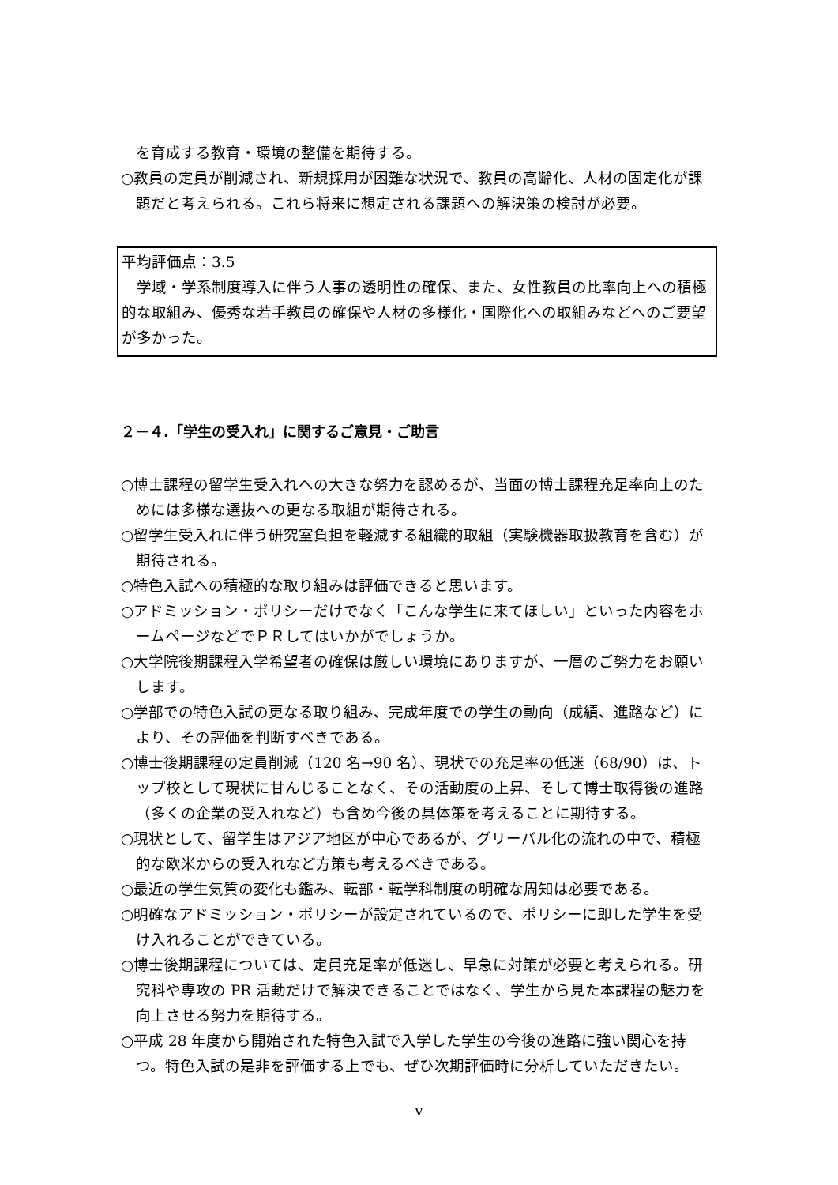を育成する教育・環境の整備を期待する。
○教員の定員が削減され、新規採用が困難な状況で、教員の高齢化、人材の固定化が課題だと考えられる。これら将来に想定される課題への解決策の検討が必要。
平均評価点：3.5
　学域・学系制度導入に伴う人事の透明性の確保、また、女性教員の比率向上への積極的な取組み、優秀な若手教員の確保や人材の多様化・国際化への取組みなどへのご要望が多かった。
２－４.「学生の受入れ」に関するご意見・ご助言
○博士課程の留学生受入れへの大きな努力を認めるが、当面の博士課程充足率向上のためには多様な選抜への更なる取組が期待される。
○留学生受入れに伴う研究室負担を軽減する組織的取組（実験機器取扱教育を含む）が期待される。
○特色入試への積極的な取り組みは評価できると思います。
○アドミッション・ポリシーだけでなく「こんな学生に来てほしい」といった内容をホームページなどでＰＲしてはいかがでしょうか。
○大学院後期課程入学希望者の確保は厳しい環境にありますが、一層のご努力をお願いします。
○学部での特色入試の更なる取り組み、完成年度での学生の動向（成績、進路など）により、その評価を判断すべきである。
○博士後期課程の定員削減（120 名→90 名）、現状での充足率の低迷（68/90）は、トップ校として現状に甘んじることなく、その活動度の上昇、そして博士取得後の進路（多くの企業の受入れなど）も含め今後の具体策を考えることに期待する。
○現状として、留学生はアジア地区が中心であるが、グリーバル化の流れの中で、積極的な欧米からの受入れなど方策も考えるべきである。
○最近の学生気質の変化も鑑み、転部・転学科制度の明確な周知は必要である。
○明確なアドミッション・ポリシーが設定されているので、ポリシーに即した学生を受け入れることができている。
○博士後期課程については、定員充足率が低迷し、早急に対策が必要と考えられる。研究科や専攻の PR 活動だけで解決できることではなく、学生から見た本課程の魅力を向上させる努力を期待する。
○平成 28 年度から開始された特色入試で入学した学生の今後の進路に強い関心を持つ。特色入試の是非を評価する上でも、ぜひ次期評価時に分析していただきたい。
v